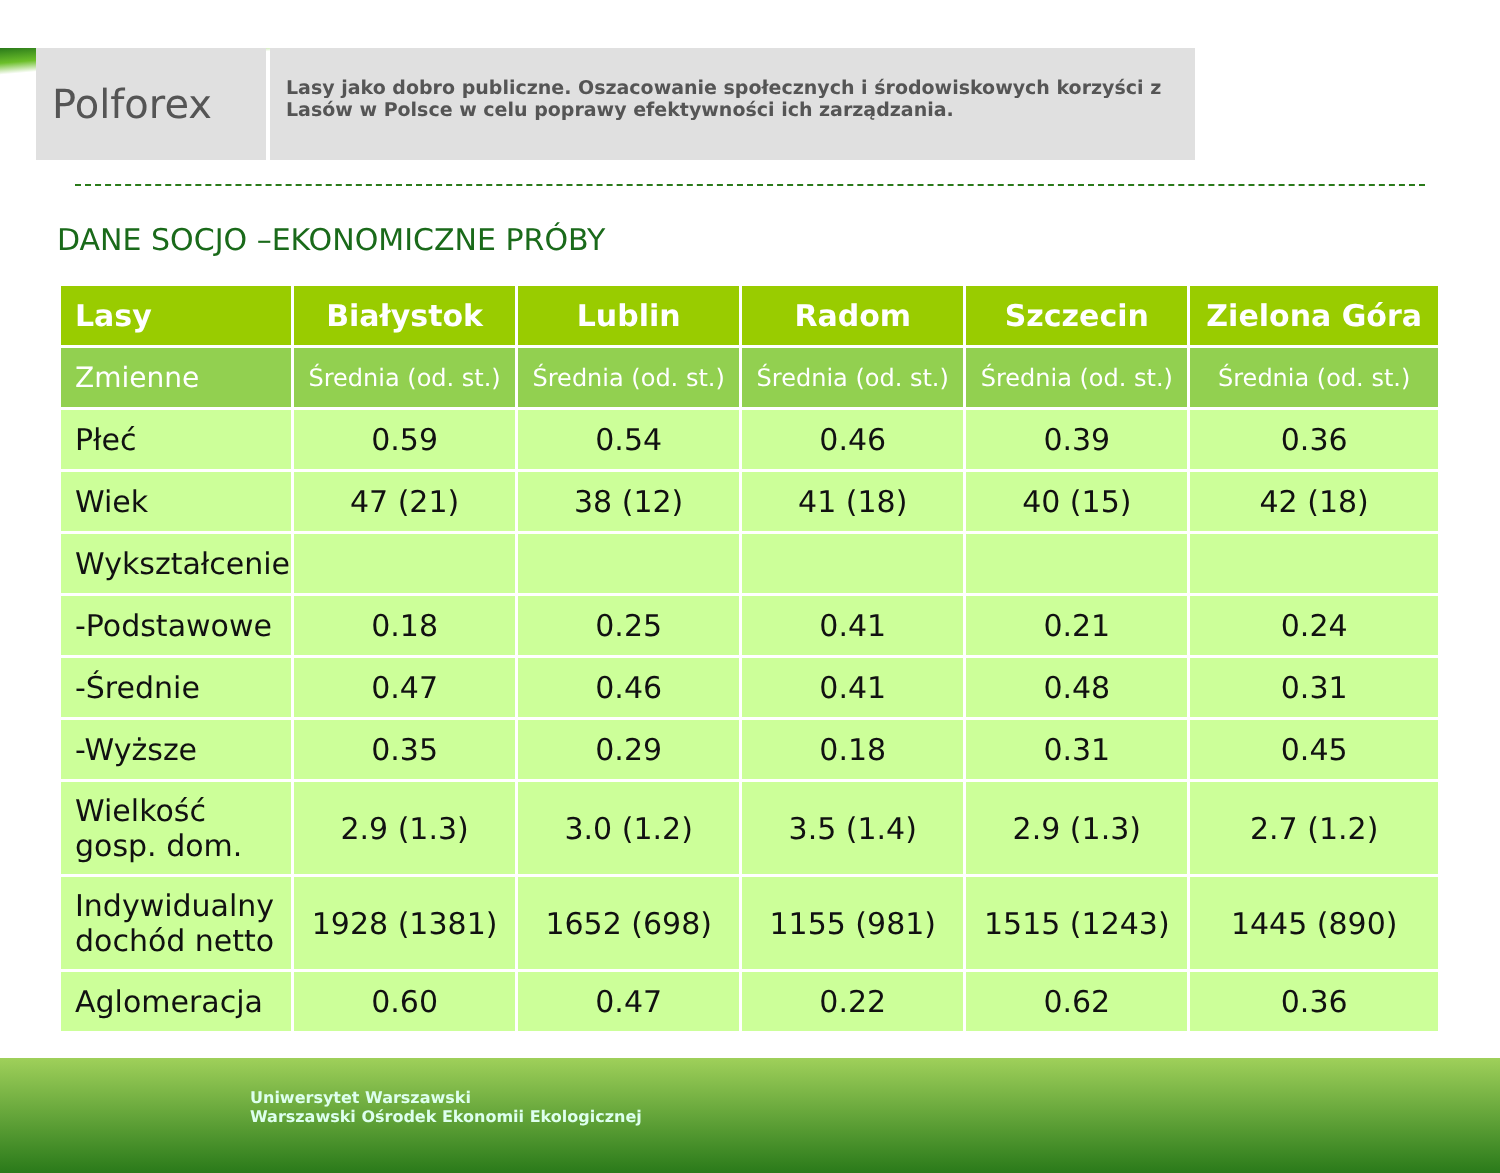Polforex
Lasy jako dobro publiczne. Oszacowanie społecznych i środowiskowych korzyści z Lasów w Polsce w celu poprawy efektywności ich zarządzania.
DANE SOCJO –EKONOMICZNE PRÓBY
| Lasy | Białystok | Lublin | Radom | Szczecin | Zielona Góra |
| --- | --- | --- | --- | --- | --- |
| Zmienne | Średnia (od. st.) | Średnia (od. st.) | Średnia (od. st.) | Średnia (od. st.) | Średnia (od. st.) |
| Płeć | 0.59 | 0.54 | 0.46 | 0.39 | 0.36 |
| Wiek | 47 (21) | 38 (12) | 41 (18) | 40 (15) | 42 (18) |
| Wykształcenie | | | | | |
| -Podstawowe | 0.18 | 0.25 | 0.41 | 0.21 | 0.24 |
| -Średnie | 0.47 | 0.46 | 0.41 | 0.48 | 0.31 |
| -Wyższe | 0.35 | 0.29 | 0.18 | 0.31 | 0.45 |
| Wielkość gosp. dom. | 2.9 (1.3) | 3.0 (1.2) | 3.5 (1.4) | 2.9 (1.3) | 2.7 (1.2) |
| Indywidualny dochód netto | 1928 (1381) | 1652 (698) | 1155 (981) | 1515 (1243) | 1445 (890) |
| Aglomeracja | 0.60 | 0.47 | 0.22 | 0.62 | 0.36 |
Uniwersytet Warszawski
Warszawski Ośrodek Ekonomii Ekologicznej